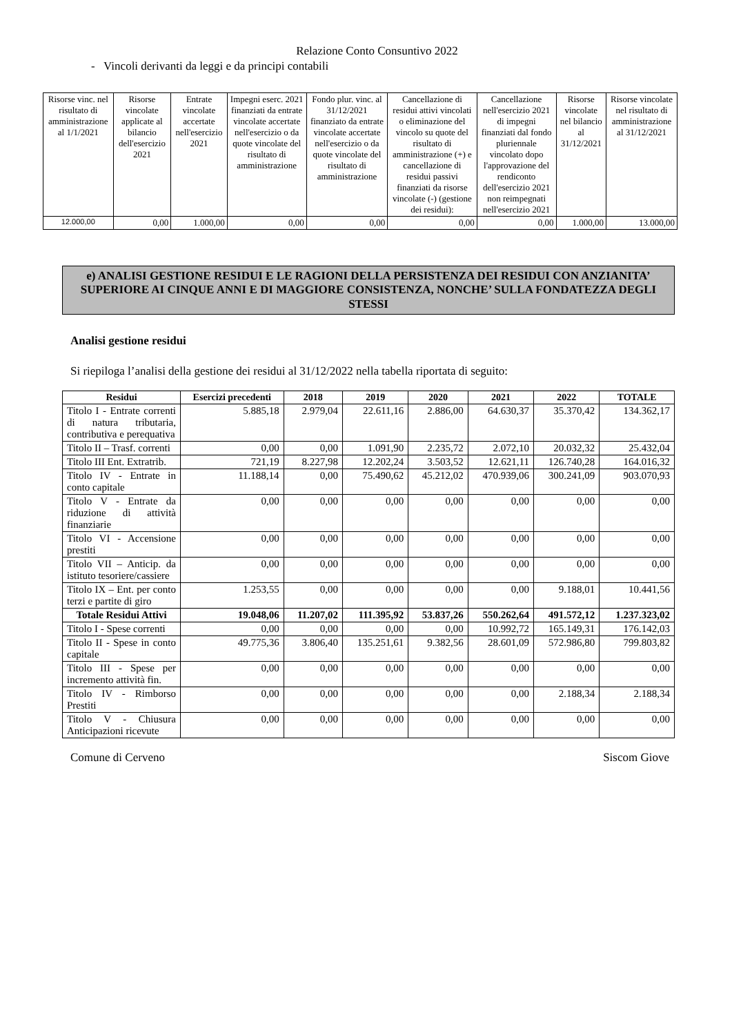Relazione Conto Consuntivo 2022
- Vincoli derivanti da leggi e da principi contabili
| Risorse vinc. nel risultato di amministrazione al 1/1/2021 | Risorse vincolate applicate al bilancio dell'esercizio 2021 | Entrate vincolate accertate nell'esercizio 2021 | Impegni eserc. 2021 finanziati da entrate vincolate accertate nell'esercizio o da quote vincolate del risultato di amministrazione | Fondo plur. vinc. al 31/12/2021 finanziato da entrate vincolate accertate nell'esercizio o da quote vincolate del risultato di amministrazione | Cancellazione di residui attivi vincolati o eliminazione del vincolo su quote del risultato di amministrazione (+) e cancellazione di residui passivi finanziati da risorse vincolate (-) (gestione dei residui): | Cancellazione nell'esercizio 2021 di impegni finanziati dal fondo pluriennale vincolato dopo l'approvazione del rendiconto dell'esercizio 2021 non reimpegnati nell'esercizio 2021 | Risorse vincolate nel bilancio al 31/12/2021 | Risorse vincolate nel risultato di amministrazione al 31/12/2021 |
| 12.000,00 | 0,00 | 1.000,00 | 0,00 | 0,00 | 0,00 | 0,00 | 1.000,00 | 13.000,00 |
e) ANALISI GESTIONE RESIDUI E LE RAGIONI DELLA PERSISTENZA DEI RESIDUI CON ANZIANITA’ SUPERIORE AI CINQUE ANNI E DI MAGGIORE CONSISTENZA, NONCHE’ SULLA FONDATEZZA DEGLI STESSI
Analisi gestione residui
Si riepiloga l’analisi della gestione dei residui al 31/12/2022 nella tabella riportata di seguito:
| Residui | Esercizi precedenti | 2018 | 2019 | 2020 | 2021 | 2022 | TOTALE |
| --- | --- | --- | --- | --- | --- | --- | --- |
| Titolo I - Entrate correnti di natura tributaria, contributiva e perequativa | 5.885,18 | 2.979,04 | 22.611,16 | 2.886,00 | 64.630,37 | 35.370,42 | 134.362,17 |
| Titolo II – Trasf. correnti | 0,00 | 0,00 | 1.091,90 | 2.235,72 | 2.072,10 | 20.032,32 | 25.432,04 |
| Titolo III Ent. Extratrib. | 721,19 | 8.227,98 | 12.202,24 | 3.503,52 | 12.621,11 | 126.740,28 | 164.016,32 |
| Titolo IV - Entrate in conto capitale | 11.188,14 | 0,00 | 75.490,62 | 45.212,02 | 470.939,06 | 300.241,09 | 903.070,93 |
| Titolo V - Entrate da riduzione di attività finanziarie | 0,00 | 0,00 | 0,00 | 0,00 | 0,00 | 0,00 | 0,00 |
| Titolo VI - Accensione prestiti | 0,00 | 0,00 | 0,00 | 0,00 | 0,00 | 0,00 | 0,00 |
| Titolo VII – Anticip. da istituto tesoriere/cassiere | 0,00 | 0,00 | 0,00 | 0,00 | 0,00 | 0,00 | 0,00 |
| Titolo IX – Ent. per conto terzi e partite di giro | 1.253,55 | 0,00 | 0,00 | 0,00 | 0,00 | 9.188,01 | 10.441,56 |
| Totale Residui Attivi | 19.048,06 | 11.207,02 | 111.395,92 | 53.837,26 | 550.262,64 | 491.572,12 | 1.237.323,02 |
| Titolo I - Spese correnti | 0,00 | 0,00 | 0,00 | 0,00 | 10.992,72 | 165.149,31 | 176.142,03 |
| Titolo II - Spese in conto capitale | 49.775,36 | 3.806,40 | 135.251,61 | 9.382,56 | 28.601,09 | 572.986,80 | 799.803,82 |
| Titolo III - Spese per incremento attività fin. | 0,00 | 0,00 | 0,00 | 0,00 | 0,00 | 0,00 | 0,00 |
| Titolo IV - Rimborso Prestiti | 0,00 | 0,00 | 0,00 | 0,00 | 0,00 | 2.188,34 | 2.188,34 |
| Titolo V - Chiusura Anticipazioni ricevute | 0,00 | 0,00 | 0,00 | 0,00 | 0,00 | 0,00 | 0,00 |
Comune di Cerveno Siscom Giove